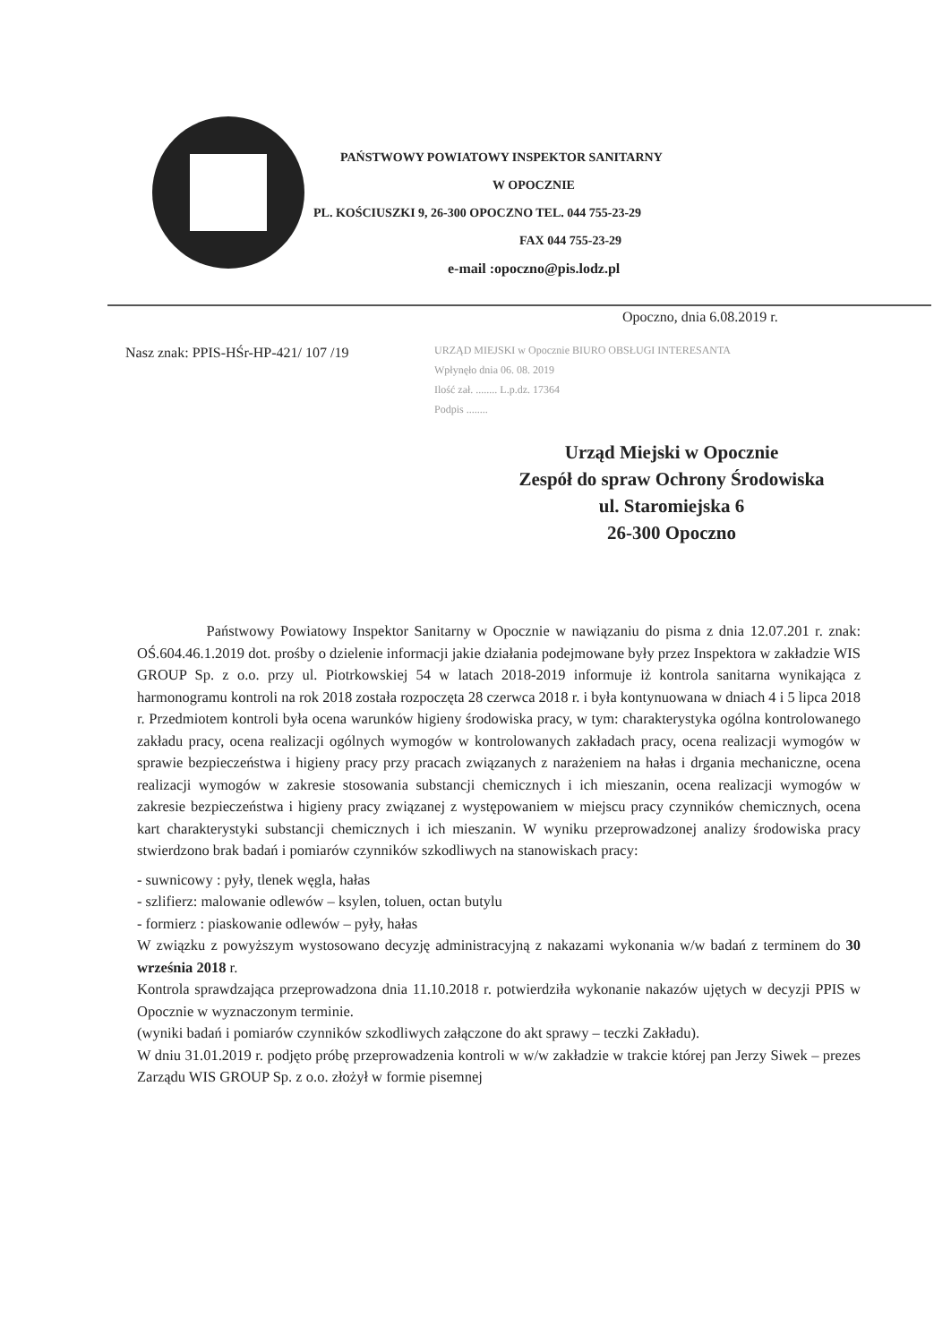PAŃSTWOWY POWIATOWY INSPEKTOR SANITARNY
W OPOCZNIE
PL. KOŚCIUSZKI 9, 26-300 OPOCZNO TEL. 044 755-23-29
FAX 044 755-23-29
e-mail :opoczno@pis.lodz.pl
Opoczno, dnia 6.08.2019 r.
Nasz znak: PPIS-HŚr-HP-421/ 107 /19
URZĄD MIEJSKI w Opocznie BIURO OBSŁUGI INTERESANTA
Wpłynęło dnia 06. 08. 2019
Ilość zał. ........ L.p.dz. 17364
Podpis ........
Urząd Miejski w Opocznie
Zespół do spraw Ochrony Środowiska
ul. Staromiejska 6
26-300 Opoczno
Państwowy Powiatowy Inspektor Sanitarny w Opocznie w nawiązaniu do pisma z dnia 12.07.201 r. znak: OŚ.604.46.1.2019 dot. prośby o dzielenie informacji jakie działania podejmowane były przez Inspektora w zakładzie WIS GROUP Sp. z o.o. przy ul. Piotrkowskiej 54 w latach 2018-2019 informuje iż kontrola sanitarna wynikająca z harmonogramu kontroli na rok 2018 została rozpoczęta 28 czerwca 2018 r. i była kontynuowana w dniach 4 i 5 lipca 2018 r. Przedmiotem kontroli była ocena warunków higieny środowiska pracy, w tym: charakterystyka ogólna kontrolowanego zakładu pracy, ocena realizacji ogólnych wymogów w kontrolowanych zakładach pracy, ocena realizacji wymogów w sprawie bezpieczeństwa i higieny pracy przy pracach związanych z narażeniem na hałas i drgania mechaniczne, ocena realizacji wymogów w zakresie stosowania substancji chemicznych i ich mieszanin, ocena realizacji wymogów w zakresie bezpieczeństwa i higieny pracy związanej z występowaniem w miejscu pracy czynników chemicznych, ocena kart charakterystyki substancji chemicznych i ich mieszanin. W wyniku przeprowadzonej analizy środowiska pracy stwierdzono brak badań i pomiarów czynników szkodliwych na stanowiskach pracy:
- suwnicowy : pyły, tlenek węgla, hałas
- szlifierz: malowanie odlewów – ksylen, toluen, octan butylu
- formierz : piaskowanie odlewów – pyły, hałas
W związku z powyższym wystosowano decyzję administracyjną z nakazami wykonania w/w badań z terminem do 30 września 2018 r.
Kontrola sprawdzająca przeprowadzona dnia 11.10.2018 r. potwierdziła wykonanie nakazów ujętych w decyzji PPIS w Opocznie w wyznaczonym terminie.
(wyniki badań i pomiarów czynników szkodliwych załączone do akt sprawy – teczki Zakładu).
W dniu 31.01.2019 r. podjęto próbę przeprowadzenia kontroli w w/w zakładzie w trakcie której pan Jerzy Siwek – prezes Zarządu WIS GROUP Sp. z o.o. złożył w formie pisemnej